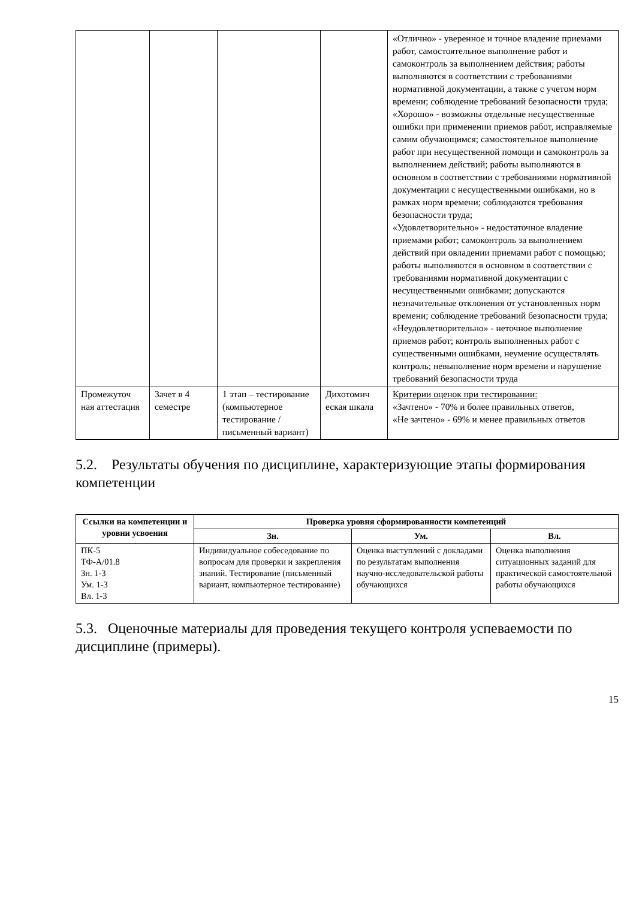| | | | | «Отлично» - уверенное и точное владение приемами работ, самостоятельное выполнение работ и самоконтроль за выполнением действия; работы выполняются в соответствии с требованиями нормативной документации, а также с учетом норм времени; соблюдение требований безопасности труда; «Хорошо» - возможны отдельные несущественные ошибки при применении приемов работ, исправляемые самим обучающимся; самостоятельное выполнение работ при несущественной помощи и самоконтроль за выполнением действий; работы выполняются в основном в соответствии с требованиями нормативной документации с несущественными ошибками, но в рамках норм времени; соблюдаются требования безопасности труда; «Удовлетворительно» - недостаточное владение приемами работ; самоконтроль за выполнением действий при овладении приемами работ с помощью; работы выполняются в основном в соответствии с требованиями нормативной документации с несущественными ошибками; допускаются незначительные отклонения от установленных норм времени; соблюдение требований безопасности труда; «Неудовлетворительно» - неточное выполнение приемов работ; контроль выполненных работ с существенными ошибками, неумение осуществлять контроль; невыполнение норм времени и нарушение требований безопасности труда |
| Промежуточ ная аттестация | Зачет в 4 семестре | 1 этап – тестирование (компьютерное тестирование / письменный вариант) | Дихотомич еская шкала | Критерии оценок при тестировании: «Зачтено» - 70% и более правильных ответов, «Не зачтено» - 69% и менее правильных ответов |
5.2. Результаты обучения по дисциплине, характеризующие этапы формирования компетенции
| Ссылки на компетенции и уровни усвоения | Проверка уровня сформированности компетенций | | |
| --- | --- | --- | --- |
| | Зн. | Ум. | Вл. |
| ПК-5 ТФ-А/01.8 Зн. 1-3 Ум. 1-3 Вл. 1-3 | Индивидуальное собеседование по вопросам для проверки и закрепления знаний. Тестирование (письменный вариант, компьютерное тестирование) | Оценка выступлений с докладами по результатам выполнения научно-исследовательской работы обучающихся | Оценка выполнения ситуационных заданий для практической самостоятельной работы обучающихся |
5.3. Оценочные материалы для проведения текущего контроля успеваемости по дисциплине (примеры).
15